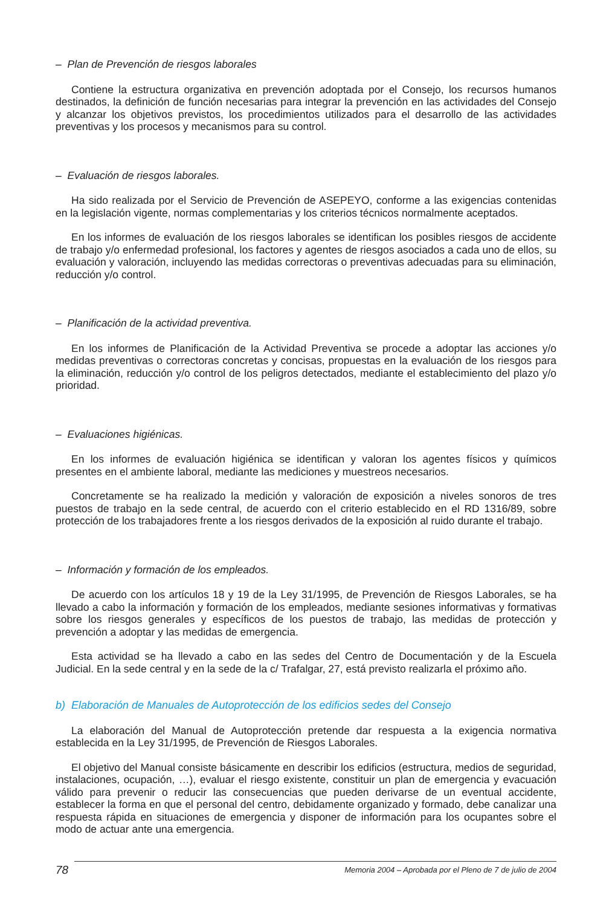– Plan de Prevención de riesgos laborales
Contiene la estructura organizativa en prevención adoptada por el Consejo, los recursos humanos destinados, la definición de función necesarias para integrar la prevención en las actividades del Consejo y alcanzar los objetivos previstos, los procedimientos utilizados para el desarrollo de las actividades preventivas y los procesos y mecanismos para su control.
– Evaluación de riesgos laborales.
Ha sido realizada por el Servicio de Prevención de ASEPEYO, conforme a las exigencias contenidas en la legislación vigente, normas complementarias y los criterios técnicos normalmente aceptados.
En los informes de evaluación de los riesgos laborales se identifican los posibles riesgos de accidente de trabajo y/o enfermedad profesional, los factores y agentes de riesgos asociados a cada uno de ellos, su evaluación y valoración, incluyendo las medidas correctoras o preventivas adecuadas para su eliminación, reducción y/o control.
– Planificación de la actividad preventiva.
En los informes de Planificación de la Actividad Preventiva se procede a adoptar las acciones y/o medidas preventivas o correctoras concretas y concisas, propuestas en la evaluación de los riesgos para la eliminación, reducción y/o control de los peligros detectados, mediante el establecimiento del plazo y/o prioridad.
– Evaluaciones higiénicas.
En los informes de evaluación higiénica se identifican y valoran los agentes físicos y químicos presentes en el ambiente laboral, mediante las mediciones y muestreos necesarios.
Concretamente se ha realizado la medición y valoración de exposición a niveles sonoros de tres puestos de trabajo en la sede central, de acuerdo con el criterio establecido en el RD 1316/89, sobre protección de los trabajadores frente a los riesgos derivados de la exposición al ruido durante el trabajo.
– Información y formación de los empleados.
De acuerdo con los artículos 18 y 19 de la Ley 31/1995, de Prevención de Riesgos Laborales, se ha llevado a cabo la información y formación de los empleados, mediante sesiones informativas y formativas sobre los riesgos generales y específicos de los puestos de trabajo, las medidas de protección y prevención a adoptar y las medidas de emergencia.
Esta actividad se ha llevado a cabo en las sedes del Centro de Documentación y de la Escuela Judicial. En la sede central y en la sede de la c/ Trafalgar, 27, está previsto realizarla el próximo año.
b) Elaboración de Manuales de Autoprotección de los edificios sedes del Consejo
La elaboración del Manual de Autoprotección pretende dar respuesta a la exigencia normativa establecida en la Ley 31/1995, de Prevención de Riesgos Laborales.
El objetivo del Manual consiste básicamente en describir los edificios (estructura, medios de seguridad, instalaciones, ocupación, …), evaluar el riesgo existente, constituir un plan de emergencia y evacuación válido para prevenir o reducir las consecuencias que pueden derivarse de un eventual accidente, establecer la forma en que el personal del centro, debidamente organizado y formado, debe canalizar una respuesta rápida en situaciones de emergencia y disponer de información para los ocupantes sobre el modo de actuar ante una emergencia.
78
Memoria 2004 – Aprobada por el Pleno de 7 de julio de 2004